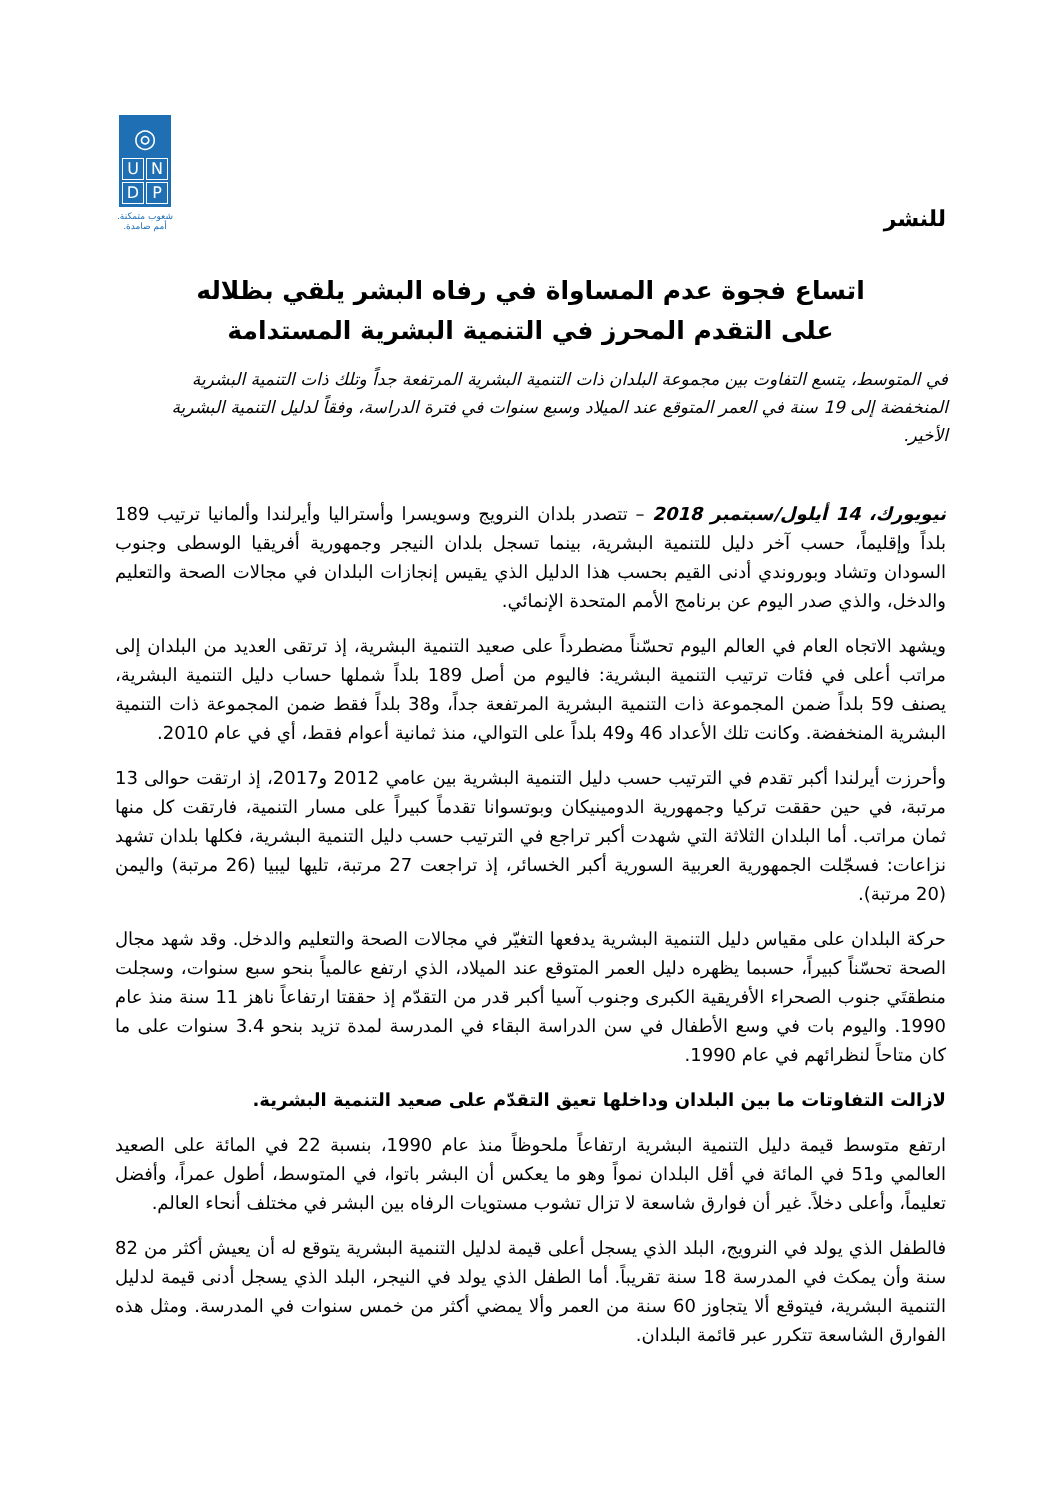◎
UNDP
شعوب متمكنة.
أمم صامدة.
للنشر
اتساع فجوة عدم المساواة في رفاه البشر يلقي بظلاله
على التقدم المحرز في التنمية البشرية المستدامة
في المتوسط، يتسع التفاوت بين مجموعة البلدان ذات التنمية البشرية المرتفعة جداً وتلك ذات التنمية البشرية المنخفضة إلى 19 سنة في العمر المتوقع عند الميلاد وسبع سنوات في فترة الدراسة، وفقاً لدليل التنمية البشرية الأخير.
نيويورك، 14 أيلول/سبتمبر 2018 – تتصدر بلدان النرويج وسويسرا وأستراليا وأيرلندا وألمانيا ترتيب 189 بلداً وإقليماً، حسب آخر دليل للتنمية البشرية، بينما تسجل بلدان النيجر وجمهورية أفريقيا الوسطى وجنوب السودان وتشاد وبوروندي أدنى القيم بحسب هذا الدليل الذي يقيس إنجازات البلدان في مجالات الصحة والتعليم والدخل، والذي صدر اليوم عن برنامج الأمم المتحدة الإنمائي.
ويشهد الاتجاه العام في العالم اليوم تحسّناً مضطرداً على صعيد التنمية البشرية، إذ ترتقى العديد من البلدان إلى مراتب أعلى في فئات ترتيب التنمية البشرية: فاليوم من أصل 189 بلداً شملها حساب دليل التنمية البشرية، يصنف 59 بلداً ضمن المجموعة ذات التنمية البشرية المرتفعة جداً، و38 بلداً فقط ضمن المجموعة ذات التنمية البشرية المنخفضة. وكانت تلك الأعداد 46 و49 بلداً على التوالي، منذ ثمانية أعوام فقط، أي في عام 2010.
وأحرزت أيرلندا أكبر تقدم في الترتيب حسب دليل التنمية البشرية بين عامي 2012 و2017، إذ ارتقت حوالى 13 مرتبة، في حين حققت تركيا وجمهورية الدومينيكان وبوتسوانا تقدماً كبيراً على مسار التنمية، فارتقت كل منها ثمان مراتب. أما البلدان الثلاثة التي شهدت أكبر تراجع في الترتيب حسب دليل التنمية البشرية، فكلها بلدان تشهد نزاعات: فسجّلت الجمهورية العربية السورية أكبر الخسائر، إذ تراجعت 27 مرتبة، تليها ليبيا (26 مرتبة) واليمن (20 مرتبة).
حركة البلدان على مقياس دليل التنمية البشرية يدفعها التغيّر في مجالات الصحة والتعليم والدخل. وقد شهد مجال الصحة تحسّناً كبيراً، حسبما يظهره دليل العمر المتوقع عند الميلاد، الذي ارتفع عالمياً بنحو سبع سنوات، وسجلت منطقتَي جنوب الصحراء الأفريقية الكبرى وجنوب آسيا أكبر قدر من التقدّم إذ حققتا ارتفاعاً ناهز 11 سنة منذ عام 1990. واليوم بات في وسع الأطفال في سن الدراسة البقاء في المدرسة لمدة تزيد بنحو 3.4 سنوات على ما كان متاحاً لنظرائهم في عام 1990.
لازالت التفاوتات ما بين البلدان وداخلها تعيق التقدّم على صعيد التنمية البشرية.
ارتفع متوسط قيمة دليل التنمية البشرية ارتفاعاً ملحوظاً منذ عام 1990، بنسبة 22 في المائة على الصعيد العالمي و51 في المائة في أقل البلدان نمواً وهو ما يعكس أن البشر باتوا، في المتوسط، أطول عمراً، وأفضل تعليماً، وأعلى دخلاً. غير أن فوارق شاسعة لا تزال تشوب مستويات الرفاه بين البشر في مختلف أنحاء العالم.
فالطفل الذي يولد في النرويج، البلد الذي يسجل أعلى قيمة لدليل التنمية البشرية يتوقع له أن يعيش أكثر من 82 سنة وأن يمكث في المدرسة 18 سنة تقريباً. أما الطفل الذي يولد في النيجر، البلد الذي يسجل أدنى قيمة لدليل التنمية البشرية، فيتوقع ألا يتجاوز 60 سنة من العمر وألا يمضي أكثر من خمس سنوات في المدرسة. ومثل هذه الفوارق الشاسعة تتكرر عبر قائمة البلدان.